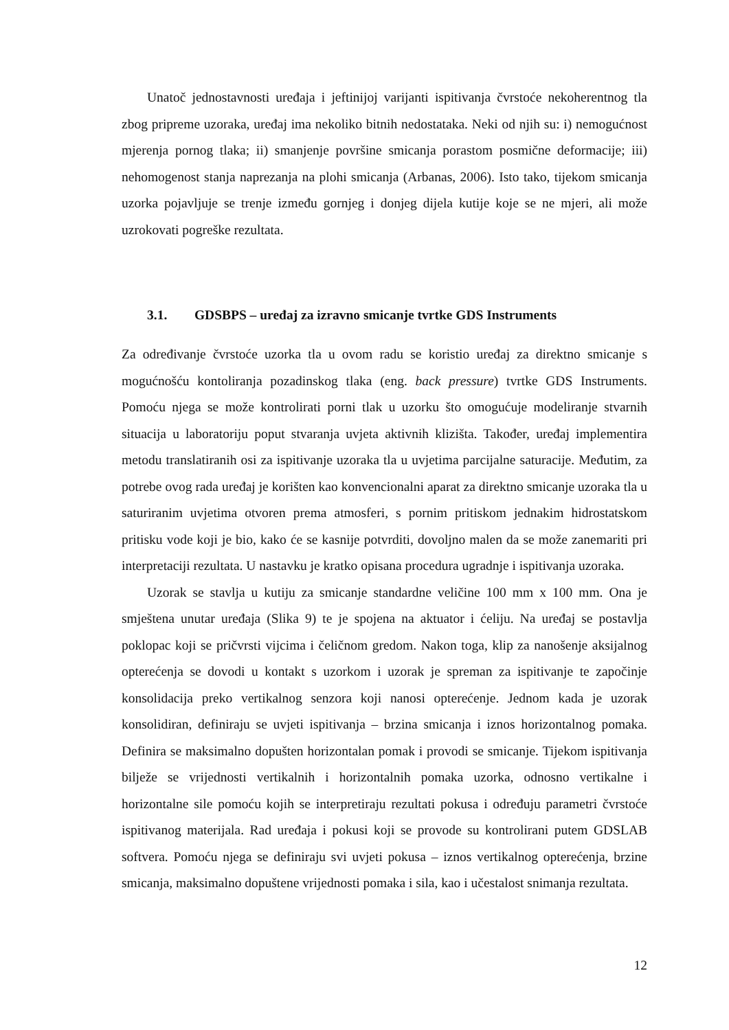Unatoč jednostavnosti uređaja i jeftinijoj varijanti ispitivanja čvrstoće nekoherentnog tla zbog pripreme uzoraka, uređaj ima nekoliko bitnih nedostataka. Neki od njih su: i) nemogućnost mjerenja pornog tlaka; ii) smanjenje površine smicanja porastom posmične deformacije; iii) nehomogenost stanja naprezanja na plohi smicanja (Arbanas, 2006). Isto tako, tijekom smicanja uzorka pojavljuje se trenje između gornjeg i donjeg dijela kutije koje se ne mjeri, ali može uzrokovati pogreške rezultata.
3.1. GDSBPS – uređaj za izravno smicanje tvrtke GDS Instruments
Za određivanje čvrstoće uzorka tla u ovom radu se koristio uređaj za direktno smicanje s mogućnošću kontoliranja pozadinskog tlaka (eng. back pressure) tvrtke GDS Instruments. Pomoću njega se može kontrolirati porni tlak u uzorku što omogućuje modeliranje stvarnih situacija u laboratoriju poput stvaranja uvjeta aktivnih klizišta. Također, uređaj implementira metodu translatiranih osi za ispitivanje uzoraka tla u uvjetima parcijalne saturacije. Međutim, za potrebe ovog rada uređaj je korišten kao konvencionalni aparat za direktno smicanje uzoraka tla u saturiranim uvjetima otvoren prema atmosferi, s pornim pritiskom jednakim hidrostatskom pritisku vode koji je bio, kako će se kasnije potvrditi, dovoljno malen da se može zanemariti pri interpretaciji rezultata. U nastavku je kratko opisana procedura ugradnje i ispitivanja uzoraka.
Uzorak se stavlja u kutiju za smicanje standardne veličine 100 mm x 100 mm. Ona je smještena unutar uređaja (Slika 9) te je spojena na aktuator i ćeliju. Na uređaj se postavlja poklopac koji se pričvrsti vijcima i čeličnom gredom. Nakon toga, klip za nanošenje aksijalnog opterećenja se dovodi u kontakt s uzorkom i uzorak je spreman za ispitivanje te započinje konsolidacija preko vertikalnog senzora koji nanosi opterećenje. Jednom kada je uzorak konsolidiran, definiraju se uvjeti ispitivanja – brzina smicanja i iznos horizontalnog pomaka. Definira se maksimalno dopušten horizontalan pomak i provodi se smicanje. Tijekom ispitivanja bilježe se vrijednosti vertikalnih i horizontalnih pomaka uzorka, odnosno vertikalne i horizontalne sile pomoću kojih se interpretiraju rezultati pokusa i određuju parametri čvrstoće ispitivanog materijala. Rad uređaja i pokusi koji se provode su kontrolirani putem GDSLAB softvera. Pomoću njega se definiraju svi uvjeti pokusa – iznos vertikalnog opterećenja, brzine smicanja, maksimalno dopuštene vrijednosti pomaka i sila, kao i učestalost snimanja rezultata.
12